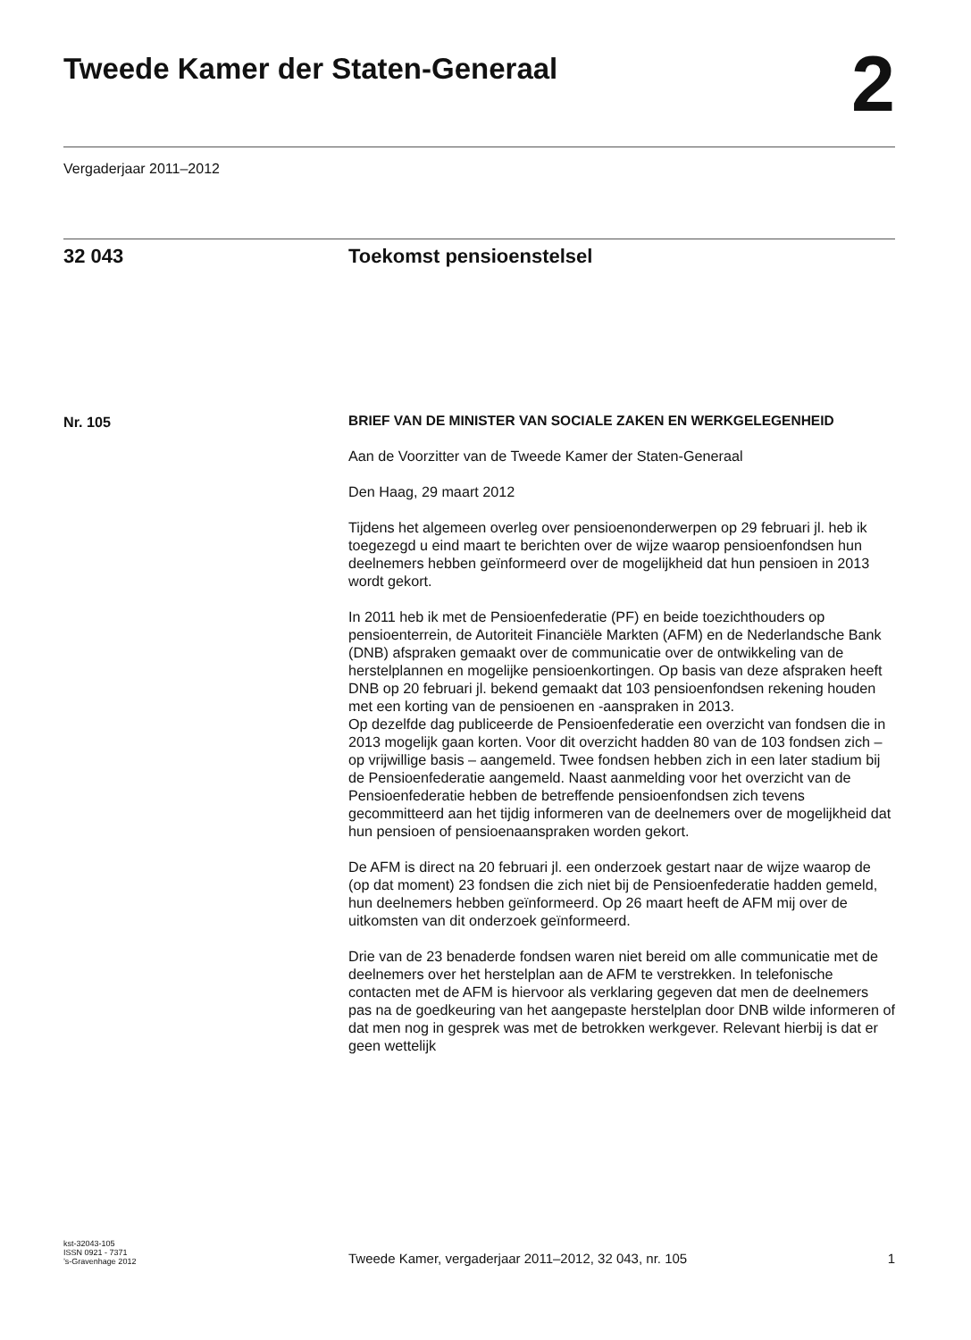Tweede Kamer der Staten-Generaal
2
Vergaderjaar 2011–2012
32 043 Toekomst pensioenstelsel
Nr. 105
BRIEF VAN DE MINISTER VAN SOCIALE ZAKEN EN WERKGELEGENHEID
Aan de Voorzitter van de Tweede Kamer der Staten-Generaal
Den Haag, 29 maart 2012
Tijdens het algemeen overleg over pensioenonderwerpen op 29 februari jl. heb ik toegezegd u eind maart te berichten over de wijze waarop pensioenfondsen hun deelnemers hebben geïnformeerd over de mogelijkheid dat hun pensioen in 2013 wordt gekort.
In 2011 heb ik met de Pensioenfederatie (PF) en beide toezichthouders op pensioenterrein, de Autoriteit Financiële Markten (AFM) en de Nederlandsche Bank (DNB) afspraken gemaakt over de communicatie over de ontwikkeling van de herstelplannen en mogelijke pensioenkortingen. Op basis van deze afspraken heeft DNB op 20 februari jl. bekend gemaakt dat 103 pensioenfondsen rekening houden met een korting van de pensioenen en -aanspraken in 2013.
Op dezelfde dag publiceerde de Pensioenfederatie een overzicht van fondsen die in 2013 mogelijk gaan korten. Voor dit overzicht hadden 80 van de 103 fondsen zich – op vrijwillige basis – aangemeld. Twee fondsen hebben zich in een later stadium bij de Pensioenfederatie aangemeld. Naast aanmelding voor het overzicht van de Pensioenfederatie hebben de betreffende pensioenfondsen zich tevens gecommitteerd aan het tijdig informeren van de deelnemers over de mogelijkheid dat hun pensioen of pensioenaanspraken worden gekort.
De AFM is direct na 20 februari jl. een onderzoek gestart naar de wijze waarop de (op dat moment) 23 fondsen die zich niet bij de Pensioenfederatie hadden gemeld, hun deelnemers hebben geïnformeerd. Op 26 maart heeft de AFM mij over de uitkomsten van dit onderzoek geïnformeerd.
Drie van de 23 benaderde fondsen waren niet bereid om alle communicatie met de deelnemers over het herstelplan aan de AFM te verstrekken. In telefonische contacten met de AFM is hiervoor als verklaring gegeven dat men de deelnemers pas na de goedkeuring van het aangepaste herstelplan door DNB wilde informeren of dat men nog in gesprek was met de betrokken werkgever. Relevant hierbij is dat er geen wettelijk
kst-32043-105
ISSN 0921 - 7371
’s-Gravenhage 2012
Tweede Kamer, vergaderjaar 2011–2012, 32 043, nr. 105
1